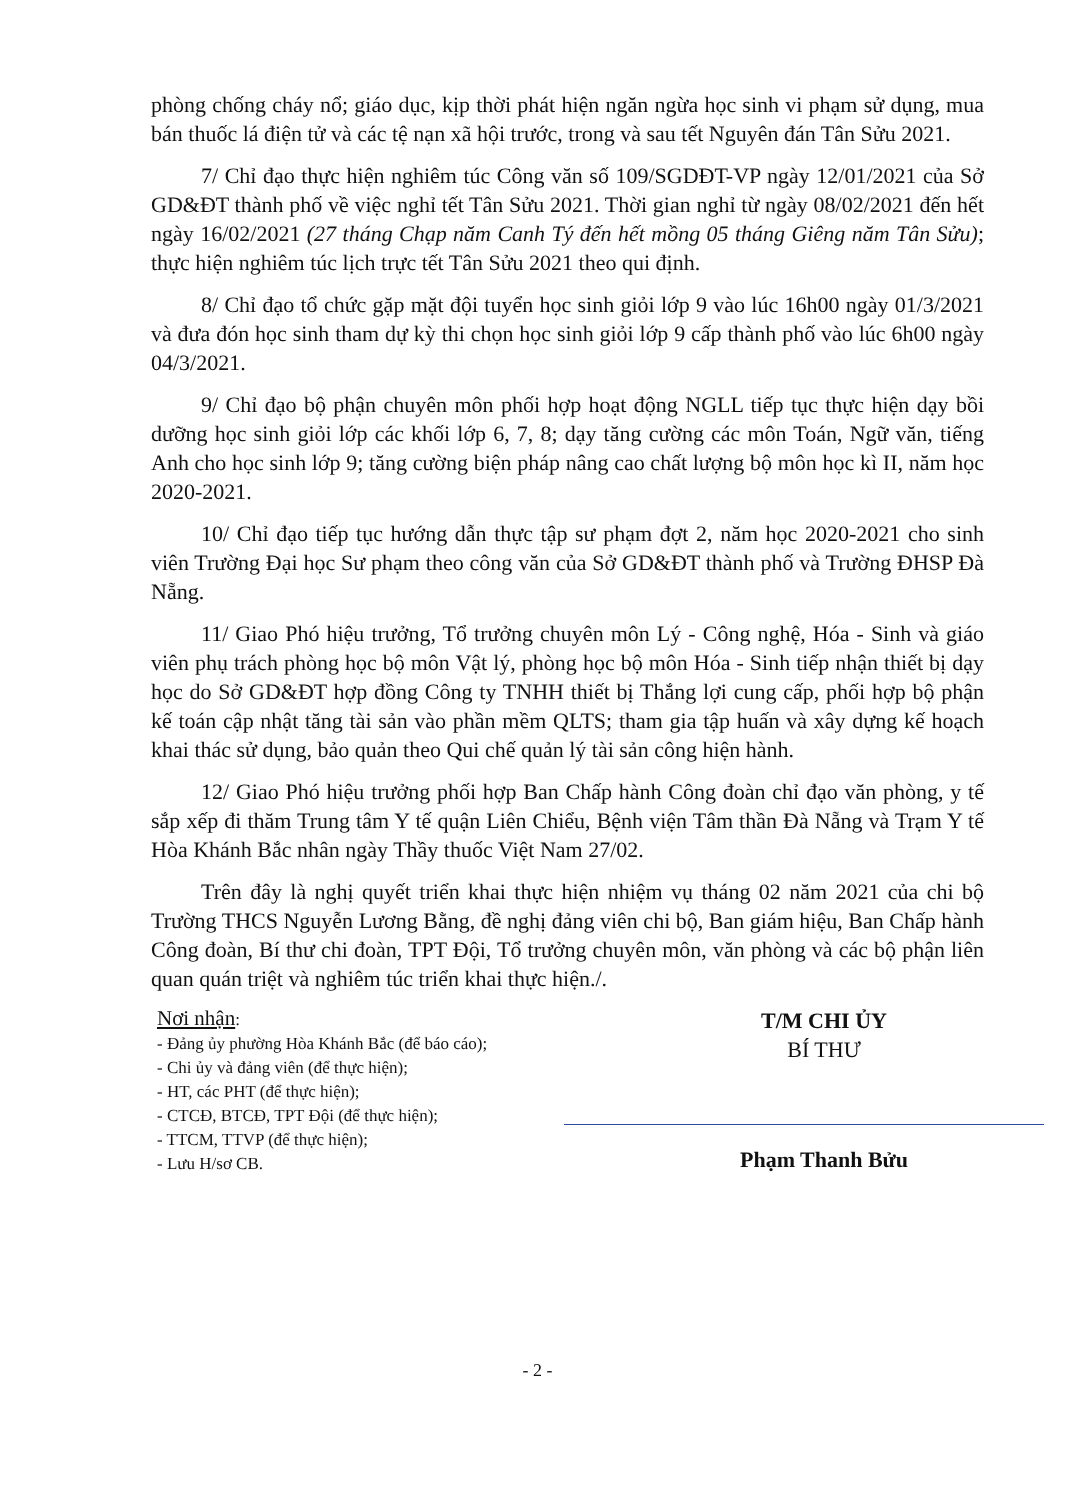phòng chống cháy nổ; giáo dục, kịp thời phát hiện ngăn ngừa học sinh vi phạm sử dụng, mua bán thuốc lá điện tử và các tệ nạn xã hội trước, trong và sau tết Nguyên đán Tân Sửu 2021.
7/ Chỉ đạo thực hiện nghiêm túc Công văn số 109/SGDĐT-VP ngày 12/01/2021 của Sở GD&ĐT thành phố về việc nghỉ tết Tân Sửu 2021. Thời gian nghỉ từ ngày 08/02/2021 đến hết ngày 16/02/2021 (27 tháng Chạp năm Canh Tý đến hết mồng 05 tháng Giêng năm Tân Sửu); thực hiện nghiêm túc lịch trực tết Tân Sửu 2021 theo qui định.
8/ Chỉ đạo tổ chức gặp mặt đội tuyển học sinh giỏi lớp 9 vào lúc 16h00 ngày 01/3/2021 và đưa đón học sinh tham dự kỳ thi chọn học sinh giỏi lớp 9 cấp thành phố vào lúc 6h00 ngày 04/3/2021.
9/ Chỉ đạo bộ phận chuyên môn phối hợp hoạt động NGLL tiếp tục thực hiện dạy bồi dưỡng học sinh giỏi lớp các khối lớp 6, 7, 8; dạy tăng cường các môn Toán, Ngữ văn, tiếng Anh cho học sinh lớp 9; tăng cường biện pháp nâng cao chất lượng bộ môn học kì II, năm học 2020-2021.
10/ Chỉ đạo tiếp tục hướng dẫn thực tập sư phạm đợt 2, năm học 2020-2021 cho sinh viên Trường Đại học Sư phạm theo công văn của Sở GD&ĐT thành phố và Trường ĐHSP Đà Nẵng.
11/ Giao Phó hiệu trưởng, Tổ trưởng chuyên môn Lý - Công nghệ, Hóa - Sinh và giáo viên phụ trách phòng học bộ môn Vật lý, phòng học bộ môn Hóa - Sinh tiếp nhận thiết bị dạy học do Sở GD&ĐT hợp đồng Công ty TNHH thiết bị Thắng lợi cung cấp, phối hợp bộ phận kế toán cập nhật tăng tài sản vào phần mềm QLTS; tham gia tập huấn và xây dựng kế hoạch khai thác sử dụng, bảo quản theo Qui chế quản lý tài sản công hiện hành.
12/ Giao Phó hiệu trưởng phối hợp Ban Chấp hành Công đoàn chỉ đạo văn phòng, y tế sắp xếp đi thăm Trung tâm Y tế quận Liên Chiểu, Bệnh viện Tâm thần Đà Nẵng và Trạm Y tế Hòa Khánh Bắc nhân ngày Thầy thuốc Việt Nam 27/02.
Trên đây là nghị quyết triển khai thực hiện nhiệm vụ tháng 02 năm 2021 của chi bộ Trường THCS Nguyễn Lương Bằng, đề nghị đảng viên chi bộ, Ban giám hiệu, Ban Chấp hành Công đoàn, Bí thư chi đoàn, TPT Đội, Tổ trưởng chuyên môn, văn phòng và các bộ phận liên quan quán triệt và nghiêm túc triển khai thực hiện./.
Nơi nhận:
- Đảng ủy phường Hòa Khánh Bắc (để báo cáo);
- Chi ủy và đảng viên (để thực hiện);
- HT, các PHT (để thực hiện);
- CTCĐ, BTCĐ, TPT Đội (để thực hiện);
- TTCM, TTVP (để thực hiện);
- Lưu H/sơ CB.
T/M CHI ỦY
BÍ THƯ
Phạm Thanh Bửu
- 2 -